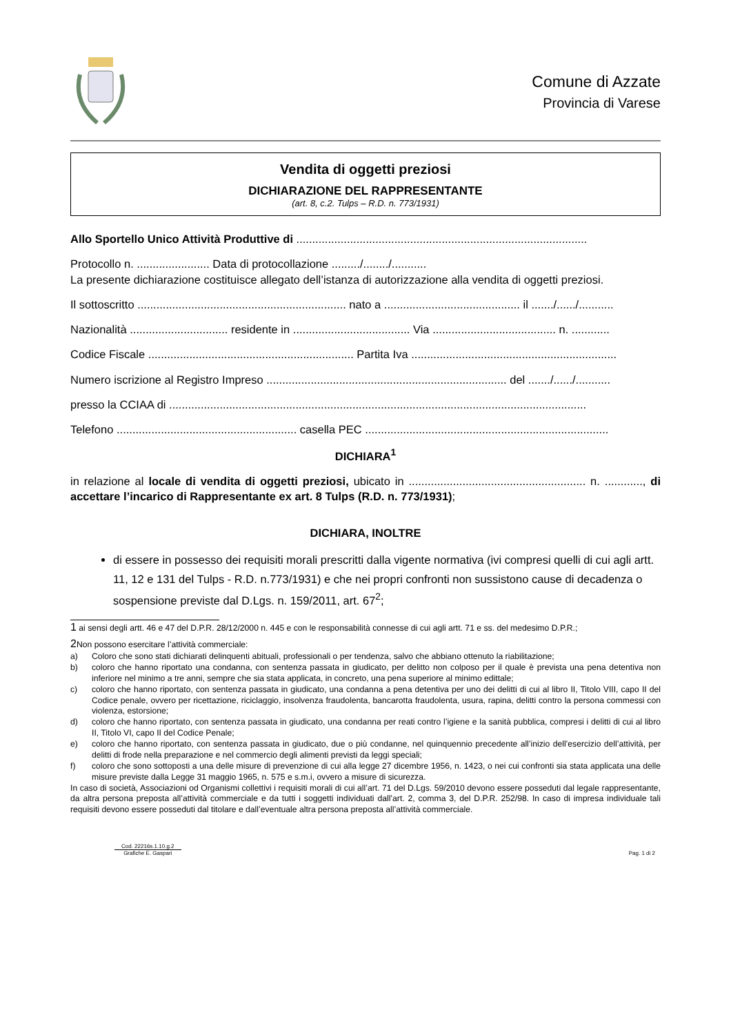Comune di Azzate
Provincia di Varese
Vendita di oggetti preziosi
DICHIARAZIONE DEL RAPPRESENTANTE
(art. 8, c.2. Tulps – R.D. n. 773/1931)
Allo Sportello Unico Attività Produttive di ............................................................................................
Protocollo n. ....................... Data di protocollazione ........./......../...........
La presente dichiarazione costituisce allegato dell’istanza di autorizzazione alla vendita di oggetti preziosi.
Il sottoscritto .................................................................. nato a ........................................... il ......./....../...........
Nazionalità ............................... residente in ..................................... Via ....................................... n. ............
Codice Fiscale ................................................................. Partita Iva .................................................................
Numero iscrizione al Registro Impreso ............................................................................ del ......./....../...........
presso la CCIAA di ....................................................................................................................................
Telefono ......................................................... casella PEC .............................................................................
DICHIARA<sup>1</sup>
in relazione al locale di vendita di oggetti preziosi, ubicato in ........................................................ n. ............, di accettare l’incarico di Rappresentante ex art. 8 Tulps (R.D. n. 773/1931);
DICHIARA, INOLTRE
di essere in possesso dei requisiti morali prescritti dalla vigente normativa (ivi compresi quelli di cui agli artt. 11, 12 e 131 del Tulps - R.D. n.773/1931) e che nei propri confronti non sussistono cause di decadenza o sospensione previste dal D.Lgs. n. 159/2011, art. 67<sup>2</sup>;
1 ai sensi degli artt. 46 e 47 del D.P.R. 28/12/2000 n. 445 e con le responsabilità connesse di cui agli artt. 71 e ss. del medesimo D.P.R.;
2 Non possono esercitare l’attività commerciale:
a) Coloro che sono stati dichiarati delinquenti abituali, professionali o per tendenza, salvo che abbiano ottenuto la riabilitazione;
b) coloro che hanno riportato una condanna, con sentenza passata in giudicato, per delitto non colposo per il quale è prevista una pena detentiva non inferiore nel minimo a tre anni, sempre che sia stata applicata, in concreto, una pena superiore al minimo edittale;
c) coloro che hanno riportato, con sentenza passata in giudicato, una condanna a pena detentiva per uno dei delitti di cui al libro II, Titolo VIII, capo II del Codice penale, ovvero per ricettazione, riciclaggio, insolvenza fraudolenta, bancarotta fraudolenta, usura, rapina, delitti contro la persona commessi con violenza, estorsione;
d) coloro che hanno riportato, con sentenza passata in giudicato, una condanna per reati contro l’igiene e la sanità pubblica, compresi i delitti di cui al libro II, Titolo VI, capo II del Codice Penale;
e) coloro che hanno riportato, con sentenza passata in giudicato, due o più condanne, nel quinquennio precedente all’inizio dell’esercizio dell’attività, per delitti di frode nella preparazione e nel commercio degli alimenti previsti da leggi speciali;
f) coloro che sono sottoposti a una delle misure di prevenzione di cui alla legge 27 dicembre 1956, n. 1423, o nei cui confronti sia stata applicata una delle misure previste dalla Legge 31 maggio 1965, n. 575 e s.m.i, ovvero a misure di sicurezza.
In caso di società, Associazioni od Organismi collettivi i requisiti morali di cui all’art. 71 del D.Lgs. 59/2010 devono essere posseduti dal legale rappresentante, da altra persona preposta all’attività commerciale e da tutti i soggetti individuati dall’art. 2, comma 3, del D.P.R. 252/98. In caso di impresa individuale tali requisiti devono essere posseduti dal titolare e dall’eventuale altra persona preposta all’attività commerciale.
Cod. 22216s.1.10.g.2
Grafiche E. Gaspari
Pag. 1 di 2